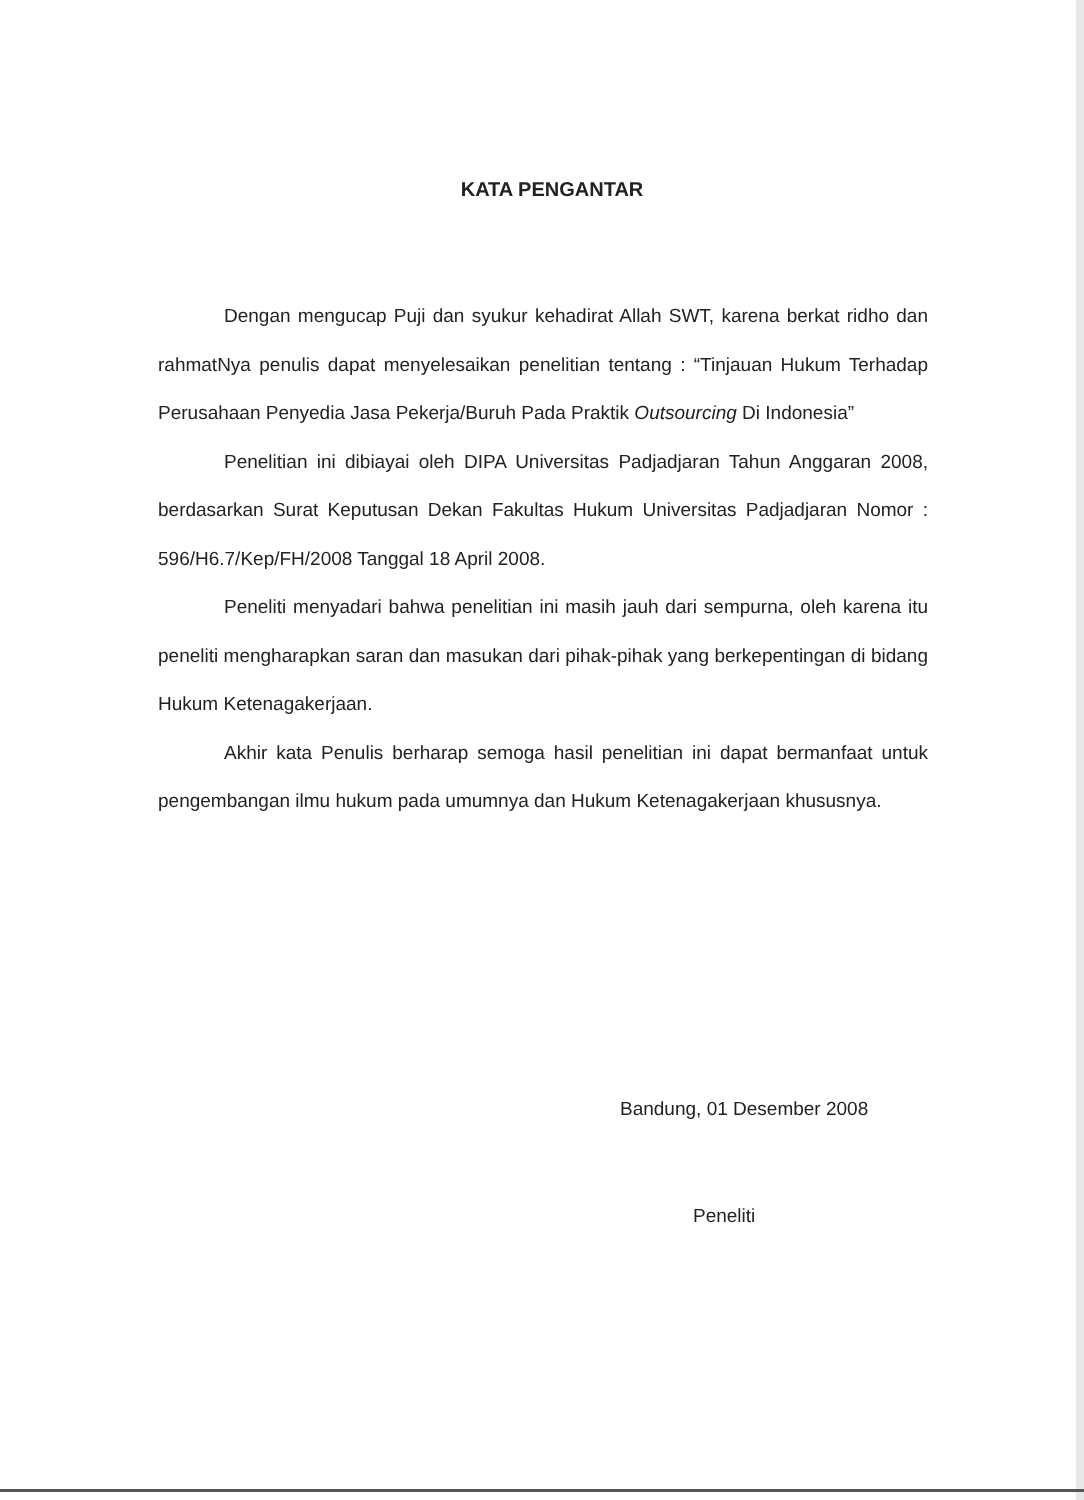KATA PENGANTAR
Dengan mengucap Puji dan syukur kehadirat Allah SWT, karena berkat ridho dan rahmatNya penulis dapat menyelesaikan penelitian tentang : “Tinjauan Hukum Terhadap Perusahaan Penyedia Jasa Pekerja/Buruh Pada Praktik Outsourcing Di Indonesia”
Penelitian ini dibiayai oleh DIPA Universitas Padjadjaran Tahun Anggaran 2008, berdasarkan Surat Keputusan Dekan Fakultas Hukum Universitas Padjadjaran Nomor : 596/H6.7/Kep/FH/2008 Tanggal 18 April 2008.
Peneliti menyadari bahwa penelitian ini masih jauh dari sempurna, oleh karena itu peneliti mengharapkan saran dan masukan dari pihak-pihak yang berkepentingan di bidang Hukum Ketenagakerjaan.
Akhir kata Penulis berharap semoga hasil penelitian ini dapat bermanfaat untuk pengembangan ilmu hukum pada umumnya dan Hukum Ketenagakerjaan khususnya.
Bandung, 01 Desember 2008
Peneliti